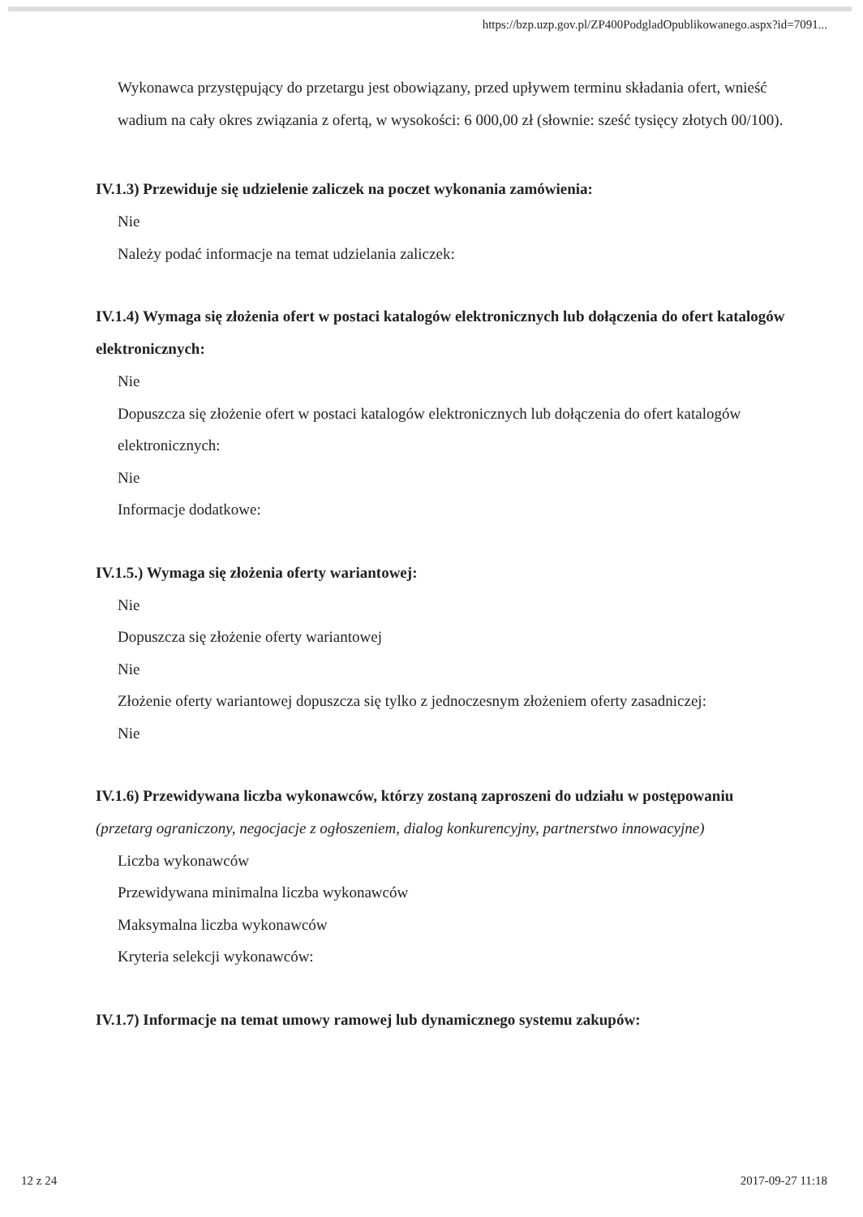https://bzp.uzp.gov.pl/ZP400PodgladOpublikowanego.aspx?id=7091...
Wykonawca przystępujący do przetargu jest obowiązany, przed upływem terminu składania ofert, wnieść wadium na cały okres związania z ofertą, w wysokości: 6 000,00 zł (słownie: sześć tysięcy złotych 00/100).
IV.1.3) Przewiduje się udzielenie zaliczek na poczet wykonania zamówienia:
Nie
Należy podać informacje na temat udzielania zaliczek:
IV.1.4) Wymaga się złożenia ofert w postaci katalogów elektronicznych lub dołączenia do ofert katalogów elektronicznych:
Nie
Dopuszcza się złożenie ofert w postaci katalogów elektronicznych lub dołączenia do ofert katalogów elektronicznych:
Nie
Informacje dodatkowe:
IV.1.5.) Wymaga się złożenia oferty wariantowej:
Nie
Dopuszcza się złożenie oferty wariantowej
Nie
Złożenie oferty wariantowej dopuszcza się tylko z jednoczesnym złożeniem oferty zasadniczej:
Nie
IV.1.6) Przewidywana liczba wykonawców, którzy zostaną zaproszeni do udziału w postępowaniu
(przetarg ograniczony, negocjacje z ogłoszeniem, dialog konkurencyjny, partnerstwo innowacyjne)
Liczba wykonawców
Przewidywana minimalna liczba wykonawców
Maksymalna liczba wykonawców
Kryteria selekcji wykonawców:
IV.1.7) Informacje na temat umowy ramowej lub dynamicznego systemu zakupów:
12 z 24 2017-09-27 11:18